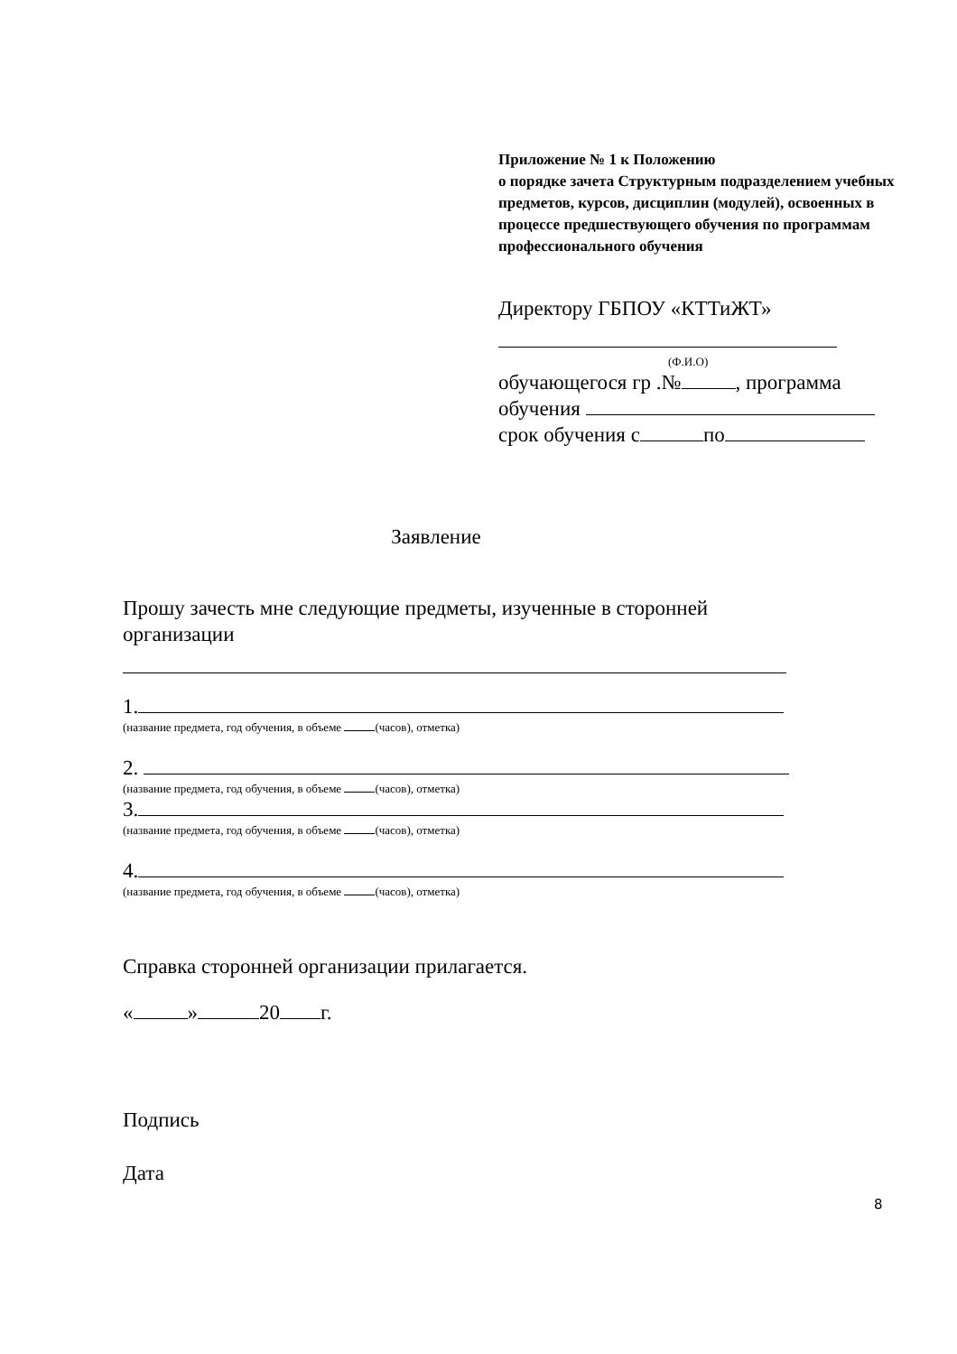Приложение № 1 к Положению
о порядке зачета Структурным подразделением учебных предметов, курсов, дисциплин (модулей), освоенных в процессе предшествующего обучения по программам профессионального обучения
Директору ГБПОУ «КТТиЖТ»
(Ф.И.О)
обучающегося гр .№ , программа
обучения
срок обучения с по
Заявление
Прошу зачесть мне следующие предметы, изученные в сторонней организации
1.
(название предмета, год обучения, в объеме (часов), отметка)
2.
(название предмета, год обучения, в объеме (часов), отметка)
3.
(название предмета, год обучения, в объеме (часов), отметка)
4.
(название предмета, год обучения, в объеме (часов), отметка)
Справка сторонней организации прилагается.
« » 20 г.
Подпись
Дата
8